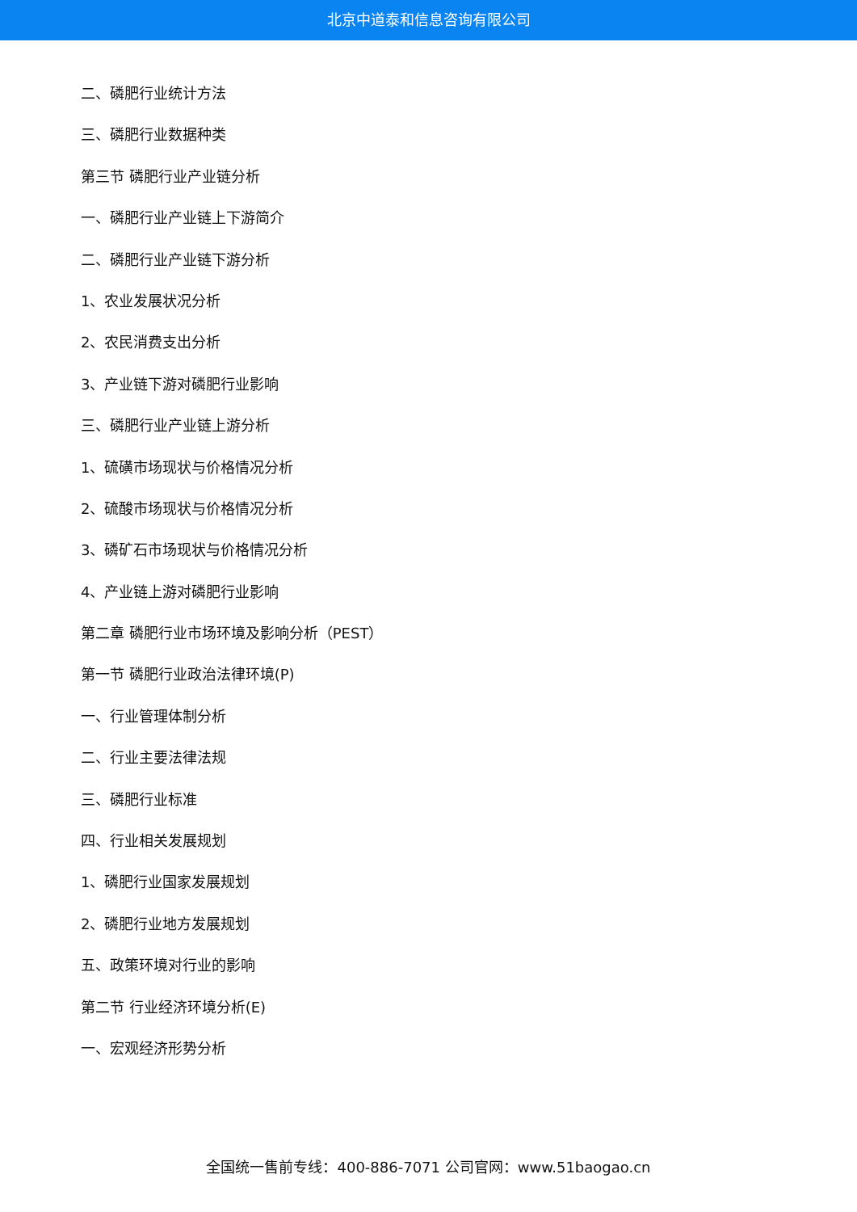北京中道泰和信息咨询有限公司
二、磷肥行业统计方法
三、磷肥行业数据种类
第三节 磷肥行业产业链分析
一、磷肥行业产业链上下游简介
二、磷肥行业产业链下游分析
1、农业发展状况分析
2、农民消费支出分析
3、产业链下游对磷肥行业影响
三、磷肥行业产业链上游分析
1、硫磺市场现状与价格情况分析
2、硫酸市场现状与价格情况分析
3、磷矿石市场现状与价格情况分析
4、产业链上游对磷肥行业影响
第二章 磷肥行业市场环境及影响分析（PEST）
第一节 磷肥行业政治法律环境(P)
一、行业管理体制分析
二、行业主要法律法规
三、磷肥行业标准
四、行业相关发展规划
1、磷肥行业国家发展规划
2、磷肥行业地方发展规划
五、政策环境对行业的影响
第二节 行业经济环境分析(E)
一、宏观经济形势分析
全国统一售前专线：400-886-7071 公司官网：www.51baogao.cn